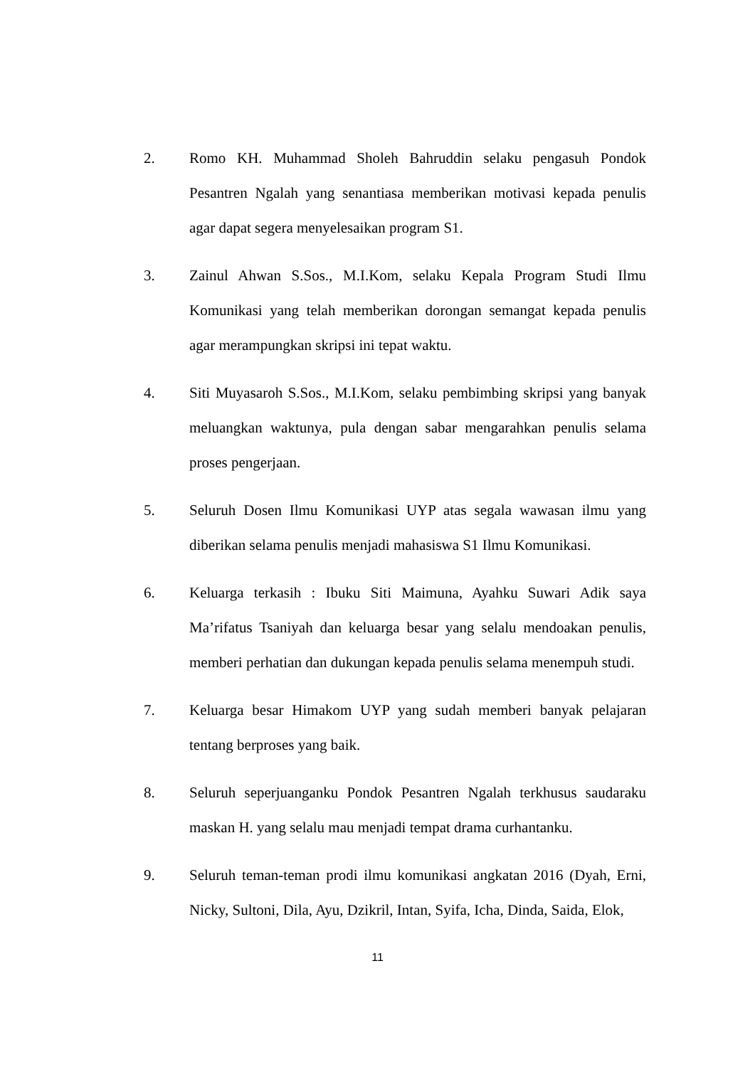2. Romo KH. Muhammad Sholeh Bahruddin selaku pengasuh Pondok Pesantren Ngalah yang senantiasa memberikan motivasi kepada penulis agar dapat segera menyelesaikan program S1.
3. Zainul Ahwan S.Sos., M.I.Kom, selaku Kepala Program Studi Ilmu Komunikasi yang telah memberikan dorongan semangat kepada penulis agar merampungkan skripsi ini tepat waktu.
4. Siti Muyasaroh S.Sos., M.I.Kom, selaku pembimbing skripsi yang banyak meluangkan waktunya, pula dengan sabar mengarahkan penulis selama proses pengerjaan.
5. Seluruh Dosen Ilmu Komunikasi UYP atas segala wawasan ilmu yang diberikan selama penulis menjadi mahasiswa S1 Ilmu Komunikasi.
6. Keluarga terkasih : Ibuku Siti Maimuna, Ayahku Suwari Adik saya Ma’rifatus Tsaniyah dan keluarga besar yang selalu mendoakan penulis, memberi perhatian dan dukungan kepada penulis selama menempuh studi.
7. Keluarga besar Himakom UYP yang sudah memberi banyak pelajaran tentang berproses yang baik.
8. Seluruh seperjuanganku Pondok Pesantren Ngalah terkhusus saudaraku maskan H. yang selalu mau menjadi tempat drama curhantanku.
9. Seluruh teman-teman prodi ilmu komunikasi angkatan 2016 (Dyah, Erni, Nicky, Sultoni, Dila, Ayu, Dzikril, Intan, Syifa, Icha, Dinda, Saida, Elok,
11